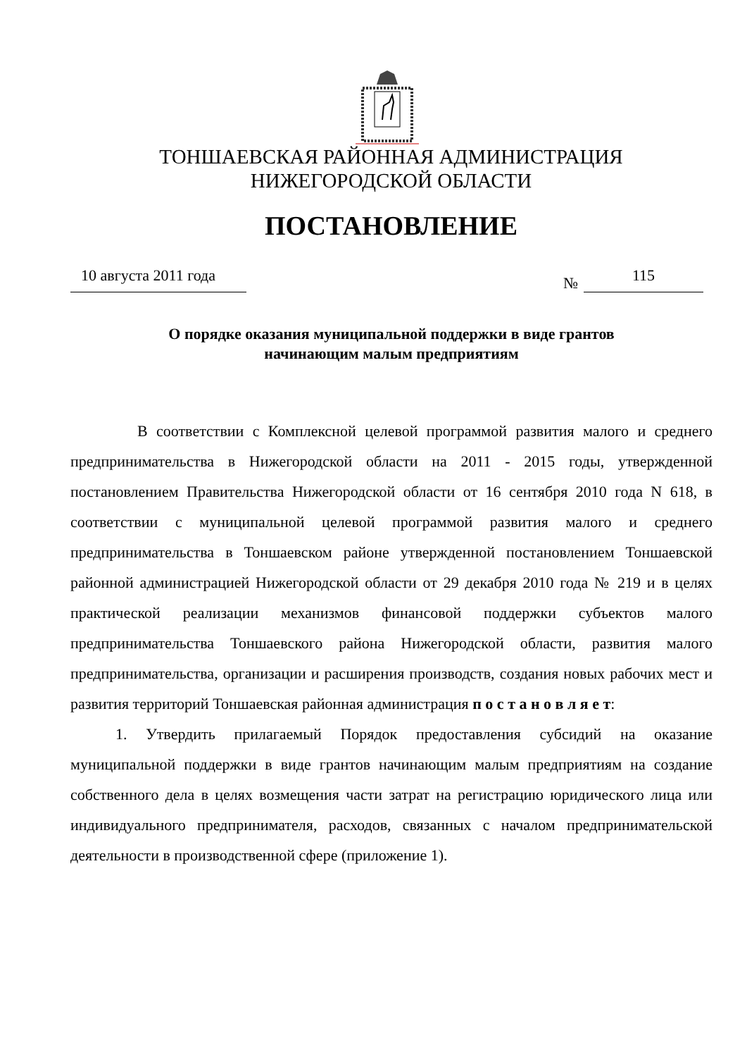ТОНШАЕВСКАЯ РАЙОННАЯ АДМИНИСТРАЦИЯ
НИЖЕГОРОДСКОЙ ОБЛАСТИ
ПОСТАНОВЛЕНИЕ
10 августа 2011 года
№ 115
О порядке оказания муниципальной поддержки в виде грантов
начинающим малым предприятиям
В соответствии с Комплексной целевой программой развития малого и среднего предпринимательства в Нижегородской области на 2011 - 2015 годы, утвержденной постановлением Правительства Нижегородской области от 16 сентября 2010 года N 618, в соответствии с муниципальной целевой программой развития малого и среднего предпринимательства в Тоншаевском районе утвержденной постановлением Тоншаевской районной администрацией Нижегородской области от 29 декабря 2010 года № 219 и в целях практической реализации механизмов финансовой поддержки субъектов малого предпринимательства Тоншаевского района Нижегородской области, развития малого предпринимательства, организации и расширения производств, создания новых рабочих мест и развития территорий Тоншаевская районная администрация п о с т а н о в л я е т:
1. Утвердить прилагаемый Порядок предоставления субсидий на оказание муниципальной поддержки в виде грантов начинающим малым предприятиям на создание собственного дела в целях возмещения части затрат на регистрацию юридического лица или индивидуального предпринимателя, расходов, связанных с началом предпринимательской деятельности в производственной сфере (приложение 1).